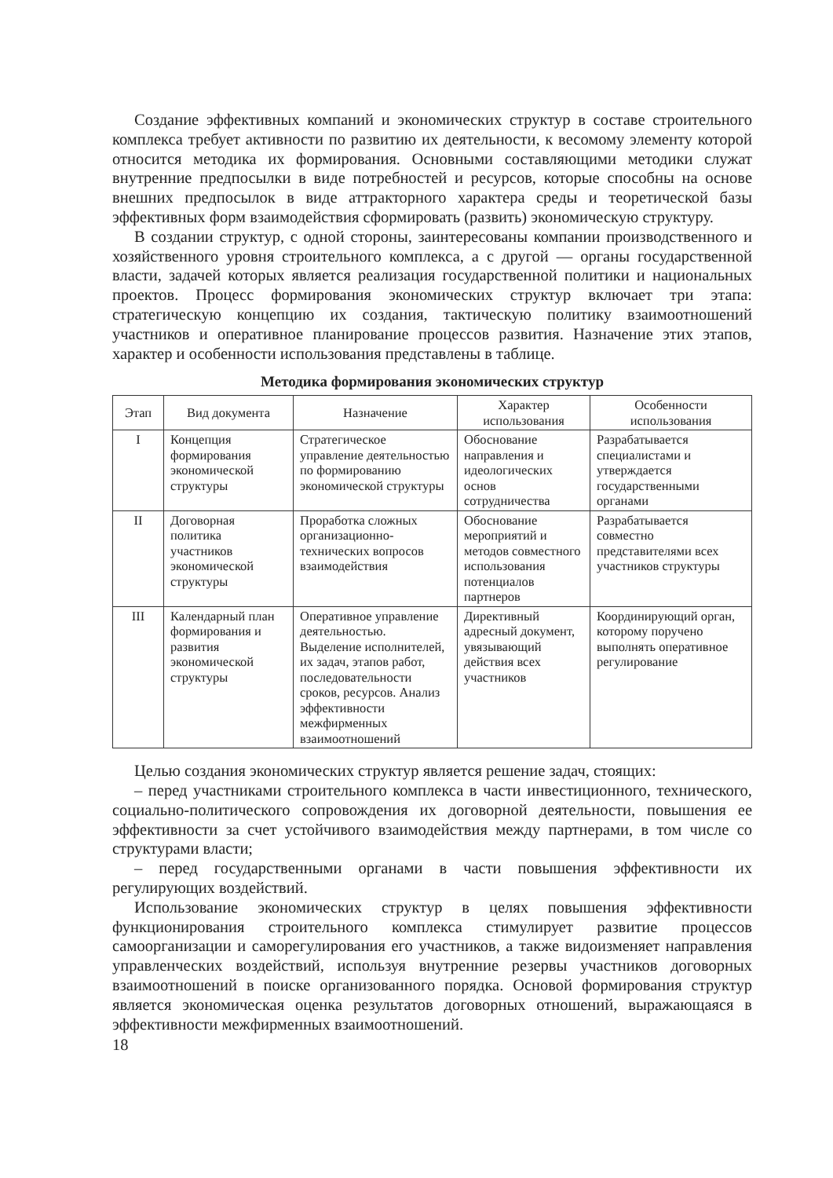Создание эффективных компаний и экономических структур в составе строительного комплекса требует активности по развитию их деятельности, к весомому элементу которой относится методика их формирования. Основными составляющими методики служат внутренние предпосылки в виде потребностей и ресурсов, которые способны на основе внешних предпосылок в виде аттракторного характера среды и теоретической базы эффективных форм взаимодействия сформировать (развить) экономическую структуру.
В создании структур, с одной стороны, заинтересованы компании производственного и хозяйственного уровня строительного комплекса, а с другой — органы государственной власти, задачей которых является реализация государственной политики и национальных проектов. Процесс формирования экономических структур включает три этапа: стратегическую концепцию их создания, тактическую политику взаимоотношений участников и оперативное планирование процессов развития. Назначение этих этапов, характер и особенности использования представлены в таблице.
Методика формирования экономических структур
| Этап | Вид документа | Назначение | Характер использования | Особенности использования |
| --- | --- | --- | --- | --- |
| I | Концепция формирования экономической структуры | Стратегическое управление деятельностью по формированию экономической структуры | Обоснование направления и идеологических основ сотрудничества | Разрабатывается специалистами и утверждается государственными органами |
| II | Договорная политика участников экономической структуры | Проработка сложных организационно-технических вопросов взаимодействия | Обоснование мероприятий и методов совместного использования потенциалов партнеров | Разрабатывается совместно представителями всех участников структуры |
| III | Календарный план формирования и развития экономической структуры | Оперативное управление деятельностью. Выделение исполнителей, их задач, этапов работ, последовательности сроков, ресурсов. Анализ эффективности межфирменных взаимоотношений | Директивный адресный документ, увязывающий действия всех участников | Координирующий орган, которому поручено выполнять оперативное регулирование |
Целью создания экономических структур является решение задач, стоящих:
– перед участниками строительного комплекса в части инвестиционного, технического, социально-политического сопровождения их договорной деятельности, повышения ее эффективности за счет устойчивого взаимодействия между партнерами, в том числе со структурами власти;
– перед государственными органами в части повышения эффективности их регулирующих воздействий.
Использование экономических структур в целях повышения эффективности функционирования строительного комплекса стимулирует развитие процессов самоорганизации и саморегулирования его участников, а также видоизменяет направления управленческих воздействий, используя внутренние резервы участников договорных взаимоотношений в поиске организованного порядка. Основой формирования структур является экономическая оценка результатов договорных отношений, выражающаяся в эффективности межфирменных взаимоотношений.
18